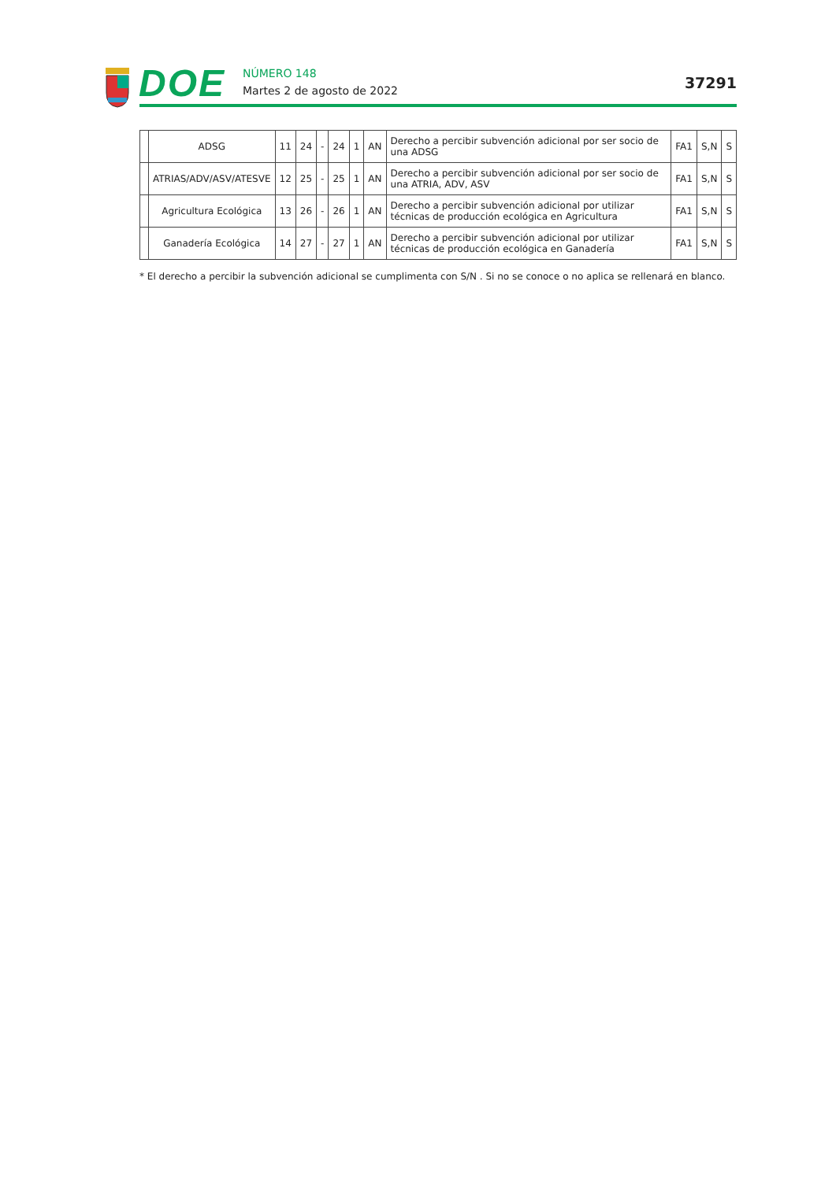DOE
NÚMERO 148
Martes 2 de agosto de 2022
37291
| | ADSG | 11 | 24 | - | 24 | 1 | AN | Derecho a percibir subvención adicional por ser socio de una ADSG | FA1 | S,N | S |
| | ATRIAS/ADV/ASV/ATESVE | 12 | 25 | - | 25 | 1 | AN | Derecho a percibir subvención adicional por ser socio de una ATRIA, ADV, ASV | FA1 | S,N | S |
| | Agricultura Ecológica | 13 | 26 | - | 26 | 1 | AN | Derecho a percibir subvención adicional por utilizar técnicas de producción ecológica en Agricultura | FA1 | S,N | S |
| | Ganadería Ecológica | 14 | 27 | - | 27 | 1 | AN | Derecho a percibir subvención adicional por utilizar técnicas de producción ecológica en Ganadería | FA1 | S,N | S |
* El derecho a percibir la subvención adicional se cumplimenta con S/N . Si no se conoce o no aplica se rellenará en blanco.